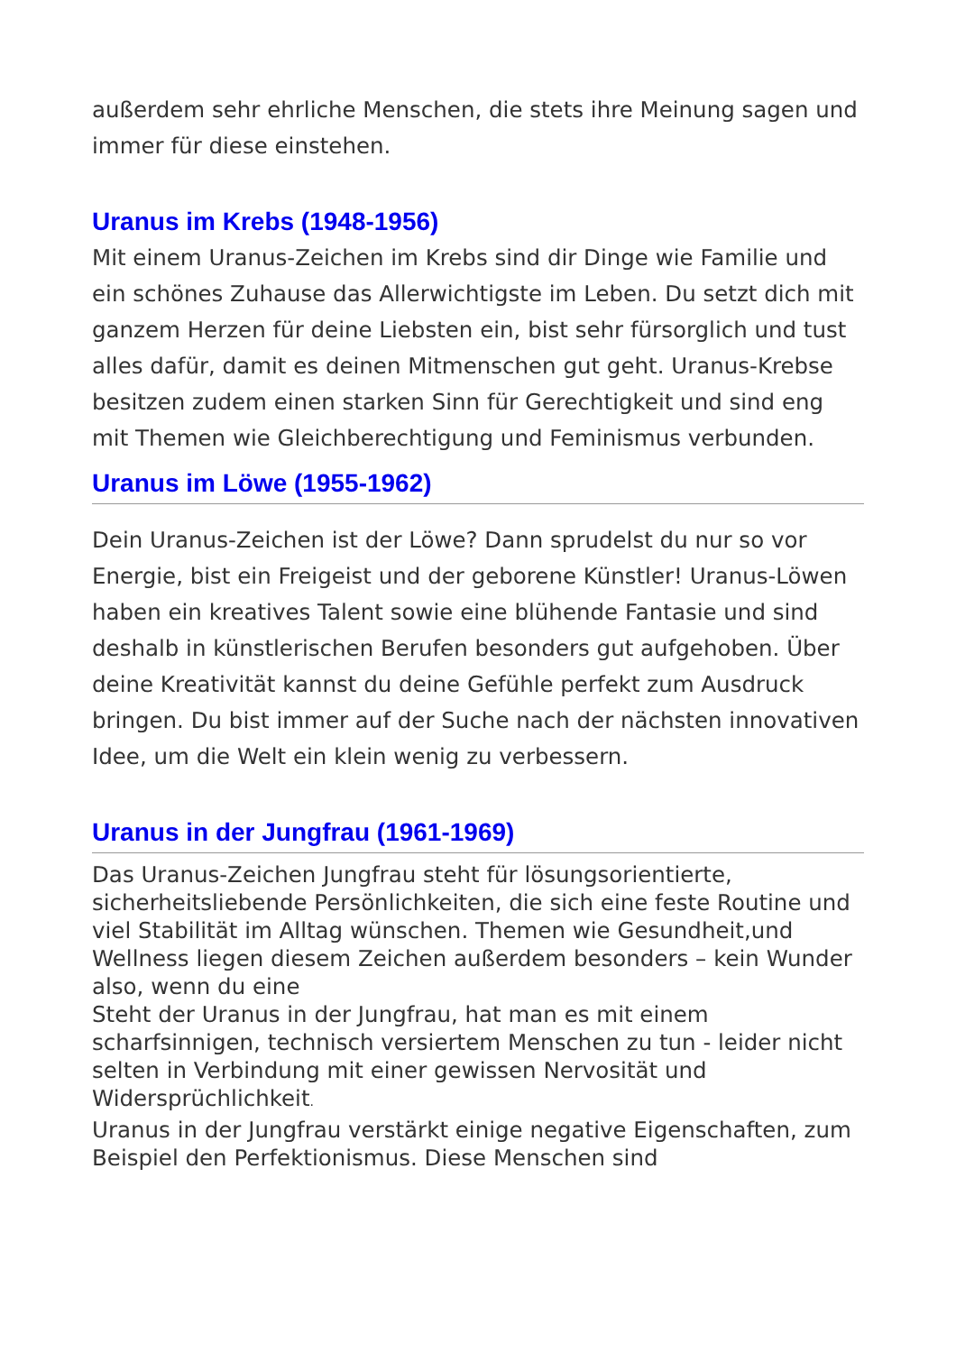außerdem sehr ehrliche Menschen, die stets ihre Meinung sagen und immer für diese einstehen.
Uranus im Krebs (1948-1956)
Mit einem Uranus-Zeichen im Krebs sind dir Dinge wie Familie und ein schönes Zuhause das Allerwichtigste im Leben. Du setzt dich mit ganzem Herzen für deine Liebsten ein, bist sehr fürsorglich und tust alles dafür, damit es deinen Mitmenschen gut geht. Uranus-Krebse besitzen zudem einen starken Sinn für Gerechtigkeit und sind eng mit Themen wie Gleichberechtigung und Feminismus verbunden.
Uranus im Löwe (1955-1962)
Dein Uranus-Zeichen ist der Löwe? Dann sprudelst du nur so vor Energie, bist ein Freigeist und der geborene Künstler! Uranus-Löwen haben ein kreatives Talent sowie eine blühende Fantasie und sind deshalb in künstlerischen Berufen besonders gut aufgehoben. Über deine Kreativität kannst du deine Gefühle perfekt zum Ausdruck bringen. Du bist immer auf der Suche nach der nächsten innovativen Idee, um die Welt ein klein wenig zu verbessern.
Uranus in der Jungfrau (1961-1969)
Das Uranus-Zeichen Jungfrau steht für lösungsorientierte, sicherheitsliebende Persönlichkeiten, die sich eine feste Routine und viel Stabilität im Alltag wünschen. Themen wie Gesundheit,und Wellness liegen diesem Zeichen außerdem besonders – kein Wunder also, wenn du eine
Steht der Uranus in der Jungfrau, hat man es mit einem scharfsinnigen, technisch versiertem Menschen zu tun - leider nicht selten in Verbindung mit einer gewissen Nervosität und Widersprüchlichkeit.
Uranus in der Jungfrau verstärkt einige negative Eigenschaften, zum Beispiel den Perfektionismus. Diese Menschen sind